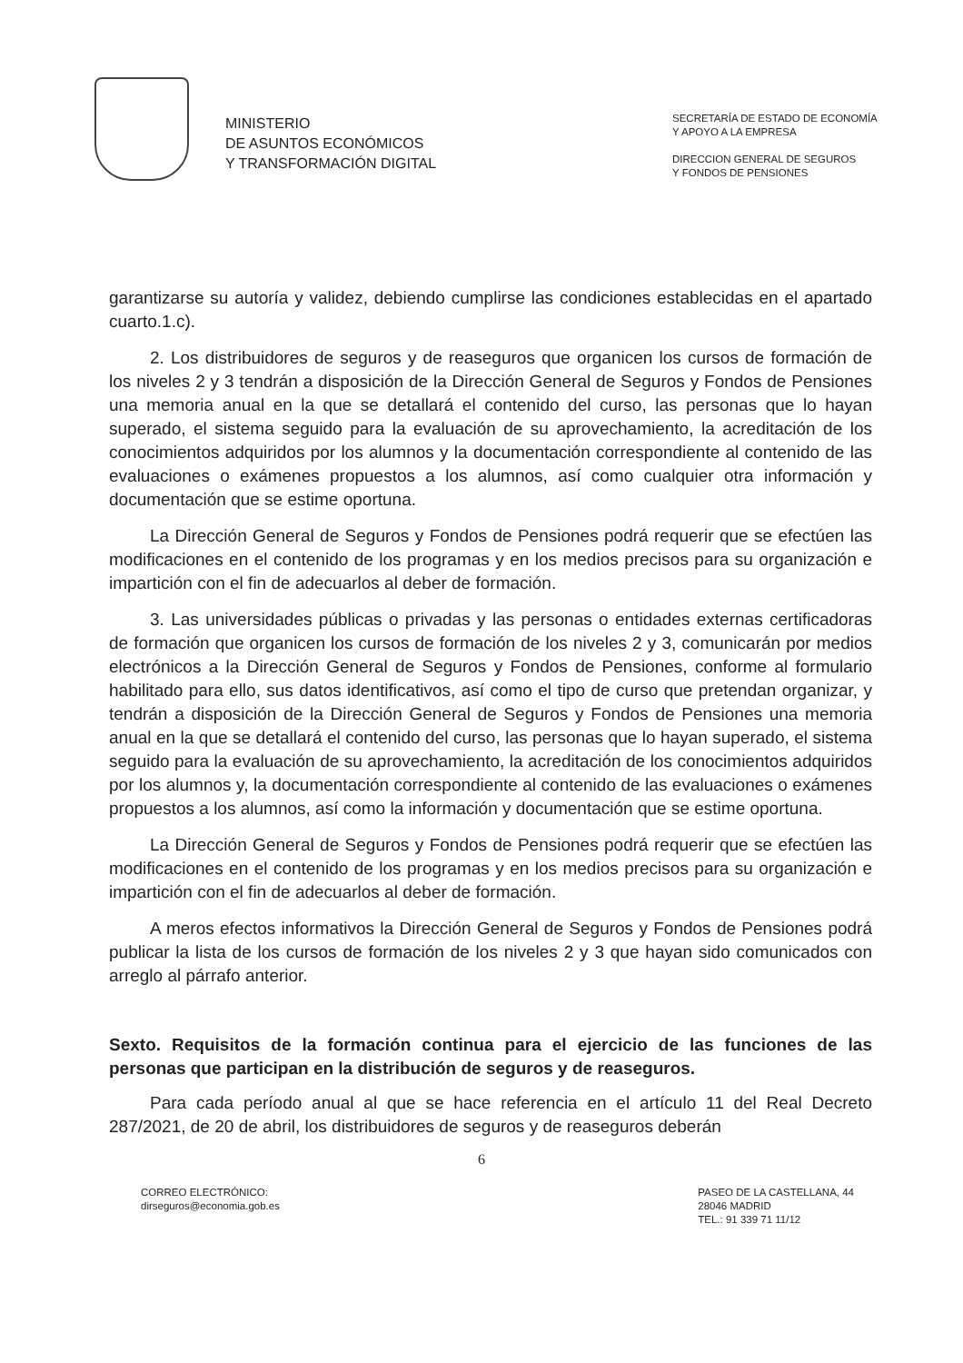MINISTERIO
DE ASUNTOS ECONÓMICOS
Y TRANSFORMACIÓN DIGITAL
SECRETARÍA DE ESTADO DE ECONOMÍA
Y APOYO A LA EMPRESA
DIRECCION GENERAL DE SEGUROS
Y FONDOS DE PENSIONES
garantizarse su autoría y validez, debiendo cumplirse las condiciones establecidas en el apartado cuarto.1.c).
2. Los distribuidores de seguros y de reaseguros que organicen los cursos de formación de los niveles 2 y 3 tendrán a disposición de la Dirección General de Seguros y Fondos de Pensiones una memoria anual en la que se detallará el contenido del curso, las personas que lo hayan superado, el sistema seguido para la evaluación de su aprovechamiento, la acreditación de los conocimientos adquiridos por los alumnos y la documentación correspondiente al contenido de las evaluaciones o exámenes propuestos a los alumnos, así como cualquier otra información y documentación que se estime oportuna.
La Dirección General de Seguros y Fondos de Pensiones podrá requerir que se efectúen las modificaciones en el contenido de los programas y en los medios precisos para su organización e impartición con el fin de adecuarlos al deber de formación.
3. Las universidades públicas o privadas y las personas o entidades externas certificadoras de formación que organicen los cursos de formación de los niveles 2 y 3, comunicarán por medios electrónicos a la Dirección General de Seguros y Fondos de Pensiones, conforme al formulario habilitado para ello, sus datos identificativos, así como el tipo de curso que pretendan organizar, y tendrán a disposición de la Dirección General de Seguros y Fondos de Pensiones una memoria anual en la que se detallará el contenido del curso, las personas que lo hayan superado, el sistema seguido para la evaluación de su aprovechamiento, la acreditación de los conocimientos adquiridos por los alumnos y, la documentación correspondiente al contenido de las evaluaciones o exámenes propuestos a los alumnos, así como la información y documentación que se estime oportuna.
La Dirección General de Seguros y Fondos de Pensiones podrá requerir que se efectúen las modificaciones en el contenido de los programas y en los medios precisos para su organización e impartición con el fin de adecuarlos al deber de formación.
A meros efectos informativos la Dirección General de Seguros y Fondos de Pensiones podrá publicar la lista de los cursos de formación de los niveles 2 y 3 que hayan sido comunicados con arreglo al párrafo anterior.
Sexto. Requisitos de la formación continua para el ejercicio de las funciones de las personas que participan en la distribución de seguros y de reaseguros.
Para cada período anual al que se hace referencia en el artículo 11 del Real Decreto 287/2021, de 20 de abril, los distribuidores de seguros y de reaseguros deberán
6
CORREO ELECTRÓNICO:
dirseguros@economia.gob.es
PASEO DE LA CASTELLANA, 44
28046 MADRID
TEL.: 91 339 71 11/12